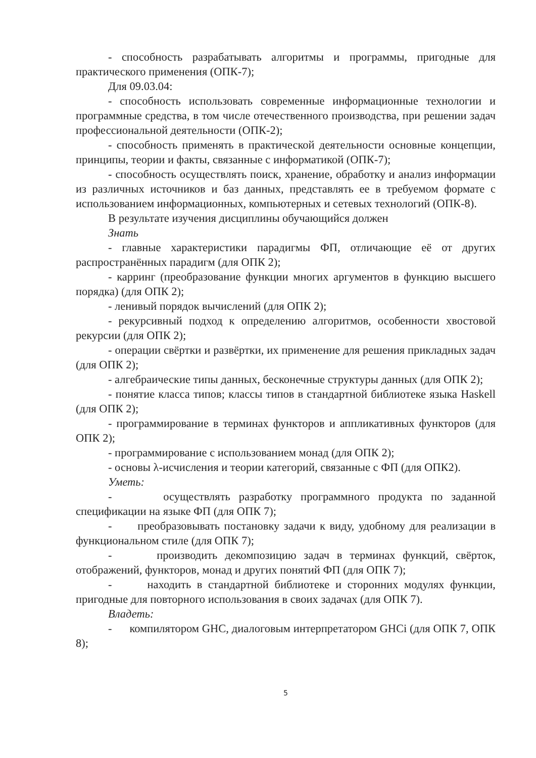- способность разрабатывать алгоритмы и программы, пригодные для практического применения (ОПК-7);
Для 09.03.04:
- способность использовать современные информационные технологии и программные средства, в том числе отечественного производства, при решении задач профессиональной деятельности (ОПК-2);
- способность применять в практической деятельности основные концепции, принципы, теории и факты, связанные с информатикой (ОПК-7);
- способность осуществлять поиск, хранение, обработку и анализ информации из различных источников и баз данных, представлять ее в требуемом формате с использованием информационных, компьютерных и сетевых технологий (ОПК-8).
В результате изучения дисциплины обучающийся должен
Знать
- главные характеристики парадигмы ФП, отличающие её от других распространённых парадигм (для ОПК 2);
- карринг (преобразование функции многих аргументов в функцию высшего порядка) (для ОПК 2);
- ленивый порядок вычислений (для ОПК 2);
- рекурсивный подход к определению алгоритмов, особенности хвостовой рекурсии (для ОПК 2);
- операции свёртки и развёртки, их применение для решения прикладных задач (для ОПК 2);
- алгебраические типы данных, бесконечные структуры данных (для ОПК 2);
- понятие класса типов; классы типов в стандартной библиотеке языка Haskell (для ОПК 2);
- программирование в терминах функторов и аппликативных функторов (для ОПК 2);
- программирование с использованием монад (для ОПК 2);
- основы λ-исчисления и теории категорий, связанные с ФП (для ОПК2).
Уметь:
- осуществлять разработку программного продукта по заданной спецификации на языке ФП (для ОПК 7);
- преобразовывать постановку задачи к виду, удобному для реализации в функциональном стиле (для ОПК 7);
- производить декомпозицию задач в терминах функций, свёрток, отображений, функторов, монад и других понятий ФП (для ОПК 7);
- находить в стандартной библиотеке и сторонних модулях функции, пригодные для повторного использования в своих задачах (для ОПК 7).
Владеть:
- компилятором GHC, диалоговым интерпретатором GHCi (для ОПК 7, ОПК 8);
5